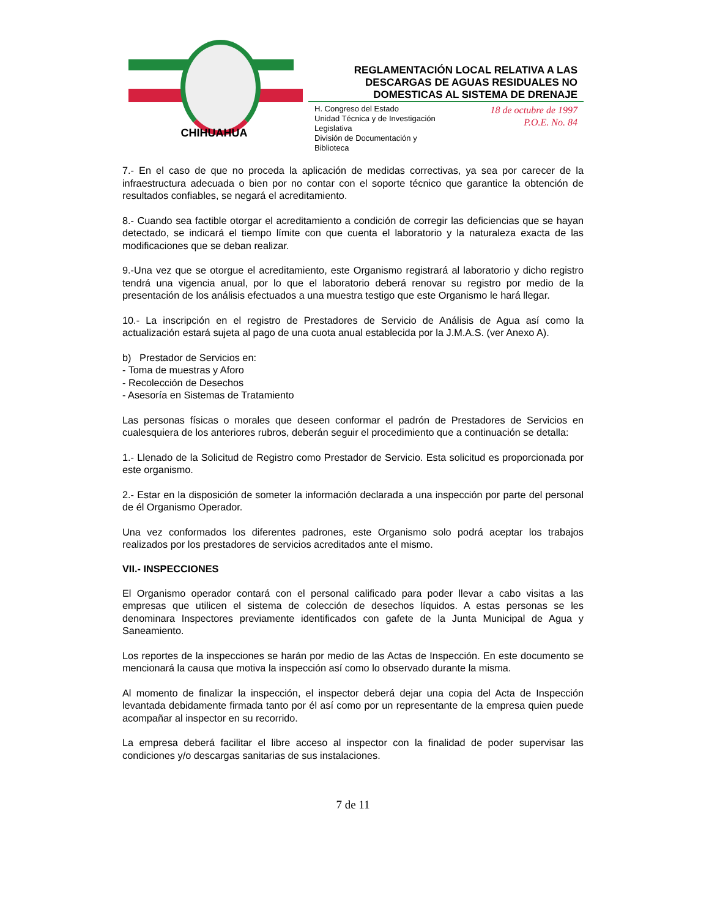CHIHUAHUA
REGLAMENTACIÓN LOCAL RELATIVA A LAS
DESCARGAS DE AGUAS RESIDUALES NO
DOMESTICAS AL SISTEMA DE DRENAJE
H. Congreso del Estado
Unidad Técnica y de Investigación
Legislativa
División de Documentación y
Biblioteca
18 de octubre de 1997
P.O.E. No. 84
7.- En el caso de que no proceda la aplicación de medidas correctivas, ya sea por carecer de la infraestructura adecuada o bien por no contar con el soporte técnico que garantice la obtención de resultados confiables, se negará el acreditamiento.
8.- Cuando sea factible otorgar el acreditamiento a condición de corregir las deficiencias que se hayan detectado, se indicará el tiempo límite con que cuenta el laboratorio y la naturaleza exacta de las modificaciones que se deban realizar.
9.-Una vez que se otorgue el acreditamiento, este Organismo registrará al laboratorio y dicho registro tendrá una vigencia anual, por lo que el laboratorio deberá renovar su registro por medio de la presentación de los análisis efectuados a una muestra testigo que este Organismo le hará llegar.
10.- La inscripción en el registro de Prestadores de Servicio de Análisis de Agua así como la actualización estará sujeta al pago de una cuota anual establecida por la J.M.A.S. (ver Anexo A).
b) Prestador de Servicios en:
- Toma de muestras y Aforo
- Recolección de Desechos
- Asesoría en Sistemas de Tratamiento
Las personas físicas o morales que deseen conformar el padrón de Prestadores de Servicios en cualesquiera de los anteriores rubros, deberán seguir el procedimiento que a continuación se detalla:
1.- Llenado de la Solicitud de Registro como Prestador de Servicio. Esta solicitud es proporcionada por este organismo.
2.- Estar en la disposición de someter la información declarada a una inspección por parte del personal de él Organismo Operador.
Una vez conformados los diferentes padrones, este Organismo solo podrá aceptar los trabajos realizados por los prestadores de servicios acreditados ante el mismo.
VII.- INSPECCIONES
El Organismo operador contará con el personal calificado para poder llevar a cabo visitas a las empresas que utilicen el sistema de colección de desechos líquidos. A estas personas se les denominara Inspectores previamente identificados con gafete de la Junta Municipal de Agua y Saneamiento.
Los reportes de la inspecciones se harán por medio de las Actas de Inspección. En este documento se mencionará la causa que motiva la inspección así como lo observado durante la misma.
Al momento de finalizar la inspección, el inspector deberá dejar una copia del Acta de Inspección levantada debidamente firmada tanto por él así como por un representante de la empresa quien puede acompañar al inspector en su recorrido.
La empresa deberá facilitar el libre acceso al inspector con la finalidad de poder supervisar las condiciones y/o descargas sanitarias de sus instalaciones.
7 de 11